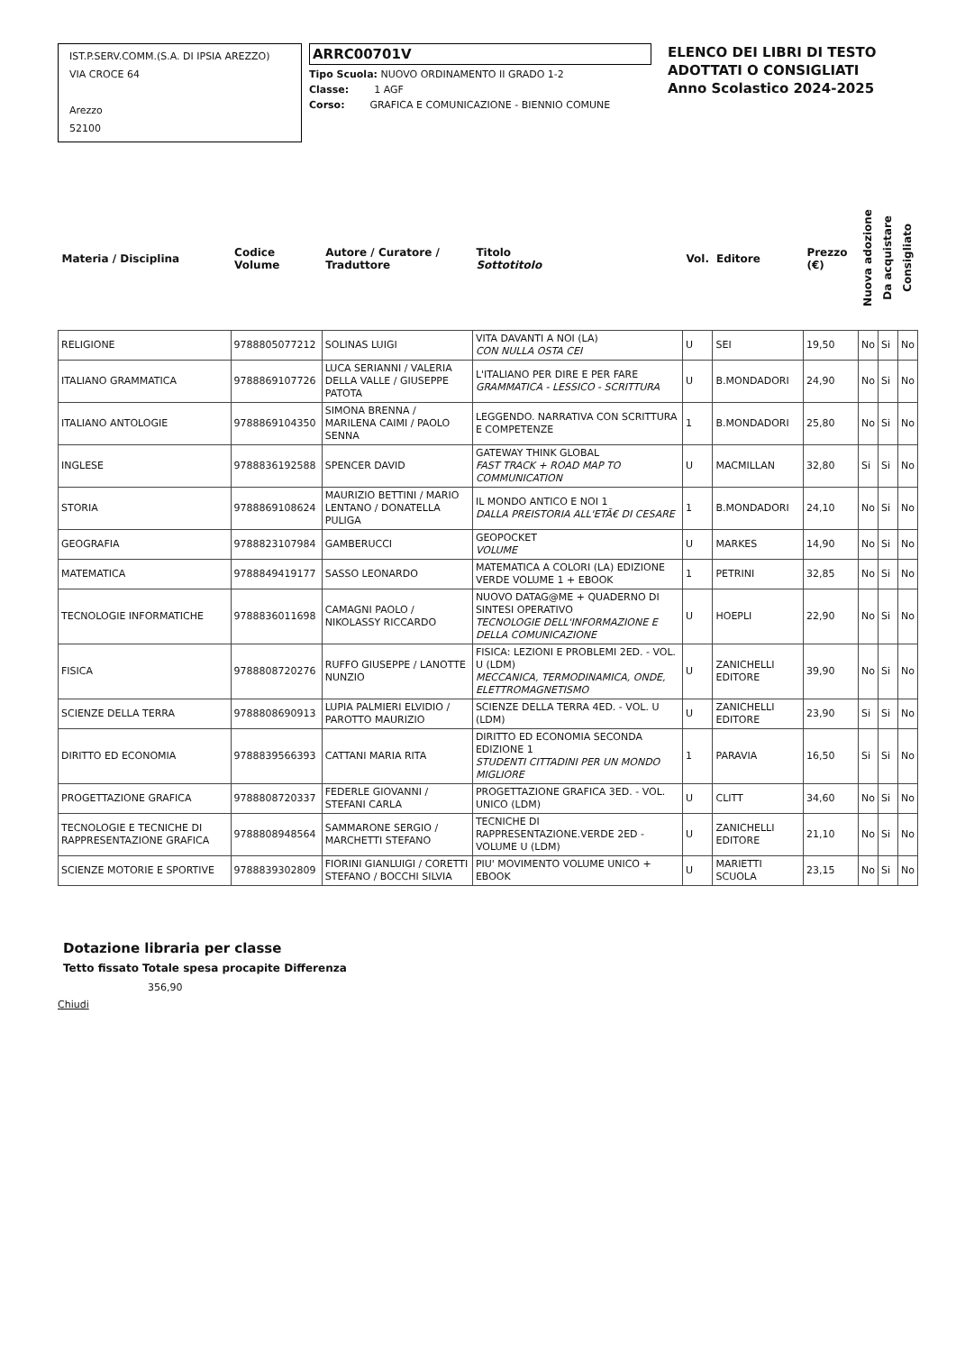IST.P.SERV.COMM.(S.A. DI IPSIA AREZZO)
VIA CROCE 64
Arezzo
52100
ARRC00701V
Tipo Scuola: NUOVO ORDINAMENTO II GRADO 1-2
Classe: 1 AGF
Corso: GRAFICA E COMUNICAZIONE - BIENNIO COMUNE
ELENCO DEI LIBRI DI TESTO
ADOTTATI O CONSIGLIATI
Anno Scolastico 2024-2025
| Materia / Disciplina | Codice Volume | Autore / Curatore / Traduttore | Titolo Sottotitolo | Vol. | Editore | Prezzo (€) | Nuova adozione | Da acquistare | Consigliato |
| --- | --- | --- | --- | --- | --- | --- | --- | --- | --- |
| RELIGIONE | 9788805077212 | SOLINAS LUIGI | VITA DAVANTI A NOI (LA) CON NULLA OSTA CEI | U | SEI | 19,50 | No | Si | No |
| ITALIANO GRAMMATICA | 9788869107726 | LUCA SERIANNI / VALERIA DELLA VALLE / GIUSEPPE PATOTA | L'ITALIANO PER DIRE E PER FARE GRAMMATICA - LESSICO - SCRITTURA | U | B.MONDADORI | 24,90 | No | Si | No |
| ITALIANO ANTOLOGIE | 9788869104350 | SIMONA BRENNA / MARILENA CAIMI / PAOLO SENNA | LEGGENDO. NARRATIVA CON SCRITTURA E COMPETENZE | 1 | B.MONDADORI | 25,80 | No | Si | No |
| INGLESE | 9788836192588 | SPENCER DAVID | GATEWAY THINK GLOBAL FAST TRACK + ROAD MAP TO COMMUNICATION | U | MACMILLAN | 32,80 | Si | Si | No |
| STORIA | 9788869108624 | MAURIZIO BETTINI / MARIO LENTANO / DONATELLA PULIGA | IL MONDO ANTICO E NOI 1 DALLA PREISTORIA ALL'ETÃ€ DI CESARE | 1 | B.MONDADORI | 24,10 | No | Si | No |
| GEOGRAFIA | 9788823107984 | GAMBERUCCI | GEOPOCKET VOLUME | U | MARKES | 14,90 | No | Si | No |
| MATEMATICA | 9788849419177 | SASSO LEONARDO | MATEMATICA A COLORI (LA) EDIZIONE VERDE VOLUME 1 + EBOOK | 1 | PETRINI | 32,85 | No | Si | No |
| TECNOLOGIE INFORMATICHE | 9788836011698 | CAMAGNI PAOLO / NIKOLASSY RICCARDO | NUOVO DATAG@ME + QUADERNO DI SINTESI OPERATIVO TECNOLOGIE DELL'INFORMAZIONE E DELLA COMUNICAZIONE | U | HOEPLI | 22,90 | No | Si | No |
| FISICA | 9788808720276 | RUFFO GIUSEPPE / LANOTTE NUNZIO | FISICA: LEZIONI E PROBLEMI 2ED. - VOL. U (LDM) MECCANICA, TERMODINAMICA, ONDE, ELETTROMAGNETISMO | U | ZANICHELLI EDITORE | 39,90 | No | Si | No |
| SCIENZE DELLA TERRA | 9788808690913 | LUPIA PALMIERI ELVIDIO / PAROTTO MAURIZIO | SCIENZE DELLA TERRA 4ED. - VOL. U (LDM) | U | ZANICHELLI EDITORE | 23,90 | Si | Si | No |
| DIRITTO ED ECONOMIA | 9788839566393 | CATTANI MARIA RITA | DIRITTO ED ECONOMIA SECONDA EDIZIONE 1 STUDENTI CITTADINI PER UN MONDO MIGLIORE | 1 | PARAVIA | 16,50 | Si | Si | No |
| PROGETTAZIONE GRAFICA | 9788808720337 | FEDERLE GIOVANNI / STEFANI CARLA | PROGETTAZIONE GRAFICA 3ED. - VOL. UNICO (LDM) | U | CLITT | 34,60 | No | Si | No |
| TECNOLOGIE E TECNICHE DI RAPPRESENTAZIONE GRAFICA | 9788808948564 | SAMMARONE SERGIO / MARCHETTI STEFANO | TECNICHE DI RAPPRESENTAZIONE.VERDE 2ED - VOLUME U (LDM) | U | ZANICHELLI EDITORE | 21,10 | No | Si | No |
| SCIENZE MOTORIE E SPORTIVE | 9788839302809 | FIORINI GIANLUIGI / CORETTI STEFANO / BOCCHI SILVIA | PIU' MOVIMENTO VOLUME UNICO + EBOOK | U | MARIETTI SCUOLA | 23,15 | No | Si | No |
Dotazione libraria per classe
Tetto fissato Totale spesa procapite Differenza
356,90
Chiudi